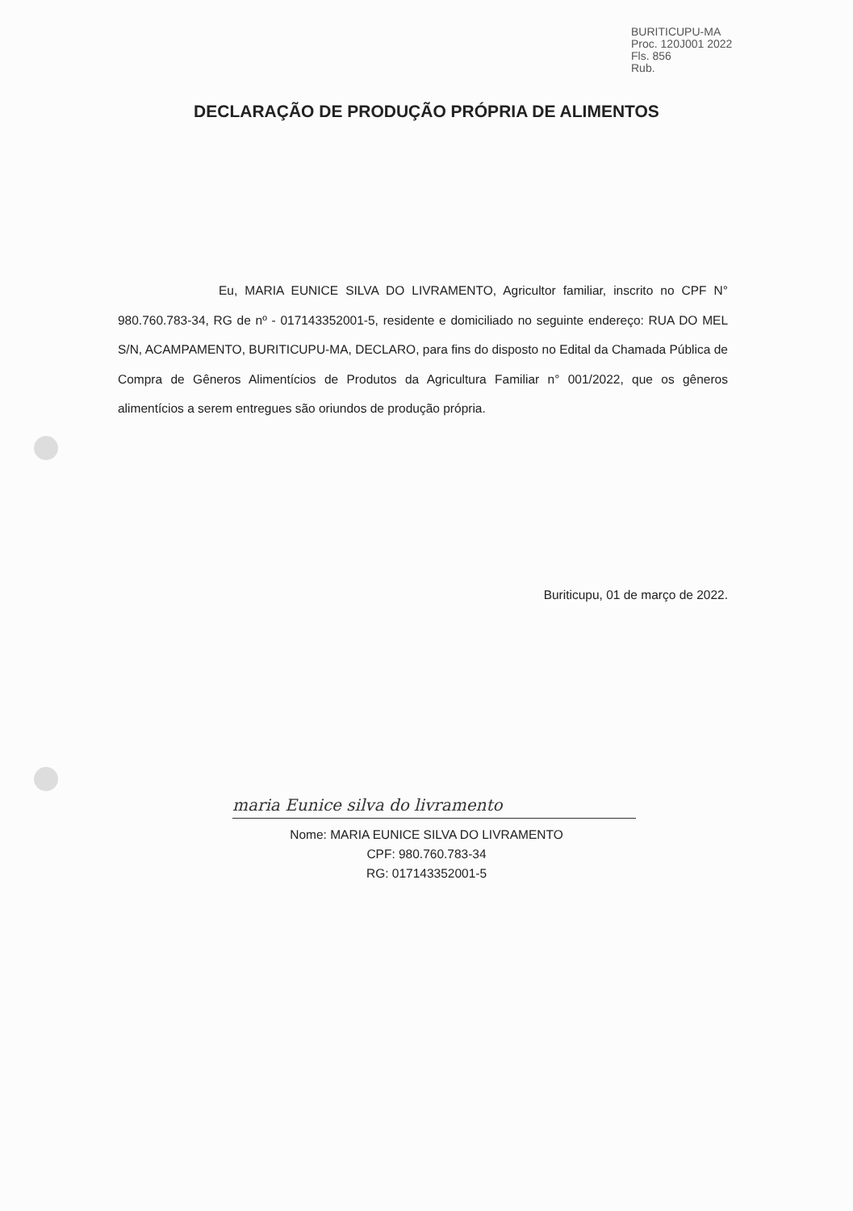BURITICUPU-MA
Proc. 120J001 2022
Fls. 856
Rub.
DECLARAÇÃO DE PRODUÇÃO PRÓPRIA DE ALIMENTOS
Eu, MARIA EUNICE SILVA DO LIVRAMENTO, Agricultor familiar, inscrito no CPF N° 980.760.783-34, RG de nº - 017143352001-5, residente e domiciliado no seguinte endereço: RUA DO MEL S/N, ACAMPAMENTO, BURITICUPU-MA, DECLARO, para fins do disposto no Edital da Chamada Pública de Compra de Gêneros Alimentícios de Produtos da Agricultura Familiar n° 001/2022, que os gêneros alimentícios a serem entregues são oriundos de produção própria.
Buriticupu, 01 de março de 2022.
maria Eunice silva do livramento
Nome: MARIA EUNICE SILVA DO LIVRAMENTO
CPF: 980.760.783-34
RG: 017143352001-5